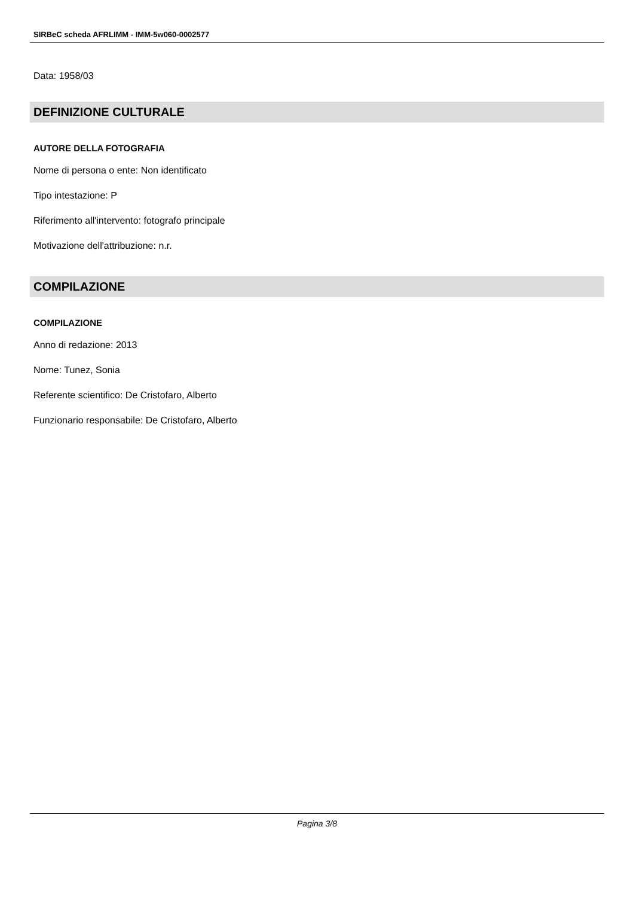SIRBeC scheda AFRLIMM - IMM-5w060-0002577
Data: 1958/03
DEFINIZIONE CULTURALE
AUTORE DELLA FOTOGRAFIA
Nome di persona o ente: Non identificato
Tipo intestazione: P
Riferimento all'intervento: fotografo principale
Motivazione dell'attribuzione: n.r.
COMPILAZIONE
COMPILAZIONE
Anno di redazione: 2013
Nome: Tunez, Sonia
Referente scientifico: De Cristofaro, Alberto
Funzionario responsabile: De Cristofaro, Alberto
Pagina 3/8